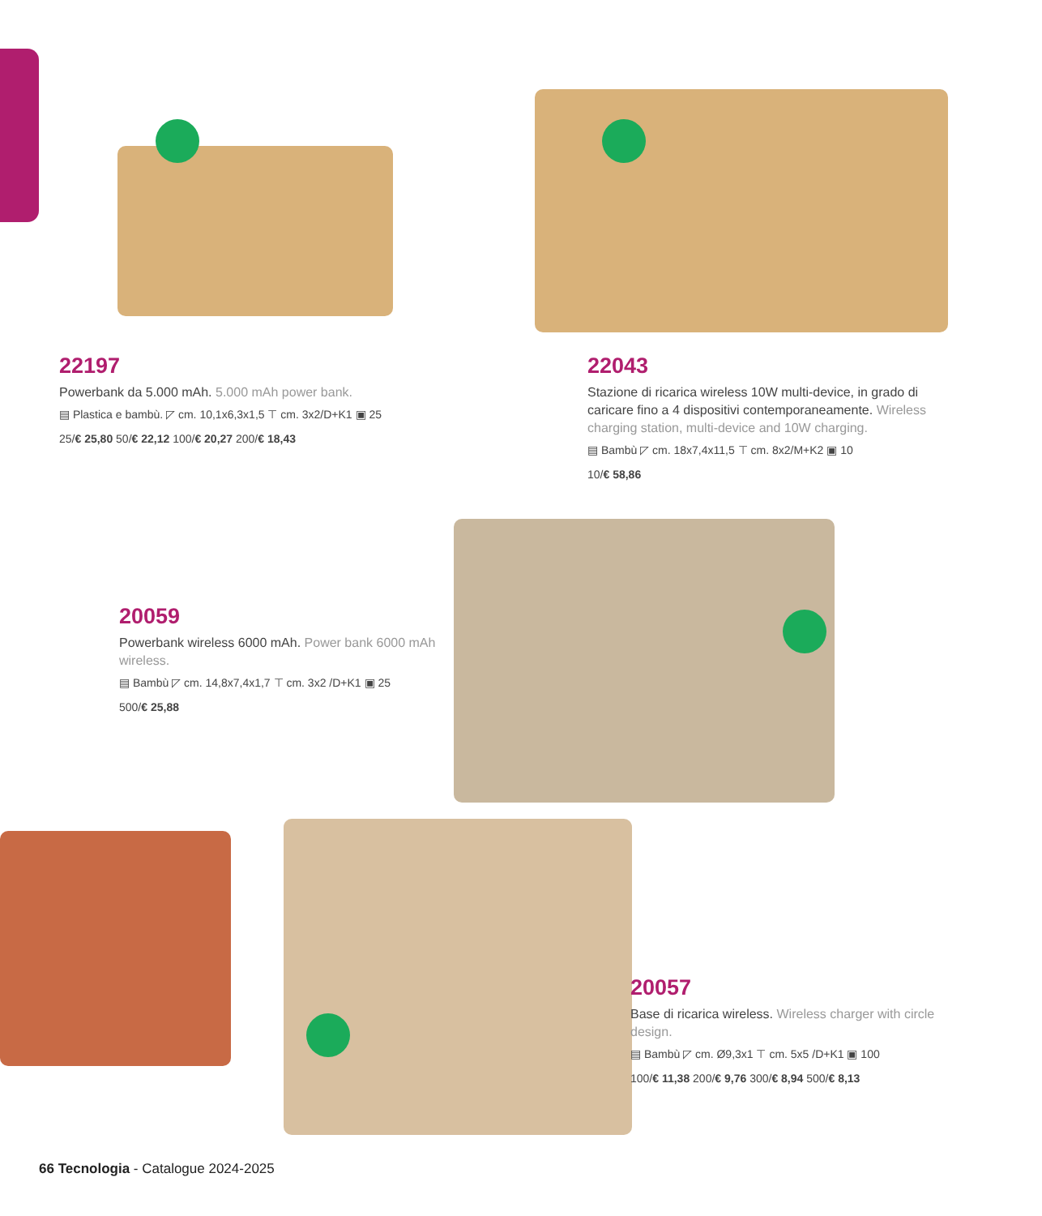22197
Powerbank da 5.000 mAh. 5.000 mAh power bank.
▤ Plastica e bambù. ◸ cm. 10,1x6,3x1,5 ⊤ cm. 3x2/D+K1 ▣ 25
25/€ 25,80 50/€ 22,12 100/€ 20,27 200/€ 18,43
22043
Stazione di ricarica wireless 10W multi-device, in grado di caricare fino a 4 dispositivi contemporaneamente. Wireless charging station, multi-device and 10W charging.
▤ Bambù ◸ cm. 18x7,4x11,5 ⊤ cm. 8x2/M+K2 ▣ 10
10/€ 58,86
20059
Powerbank wireless 6000 mAh. Power bank 6000 mAh wireless.
▤ Bambù ◸ cm. 14,8x7,4x1,7 ⊤ cm. 3x2 /D+K1 ▣ 25
500/€ 25,88
20057
Base di ricarica wireless. Wireless charger with circle design.
▤ Bambù ◸ cm. Ø9,3x1 ⊤ cm. 5x5 /D+K1 ▣ 100
100/€ 11,38 200/€ 9,76 300/€ 8,94 500/€ 8,13
66 Tecnologia - Catalogue 2024-2025